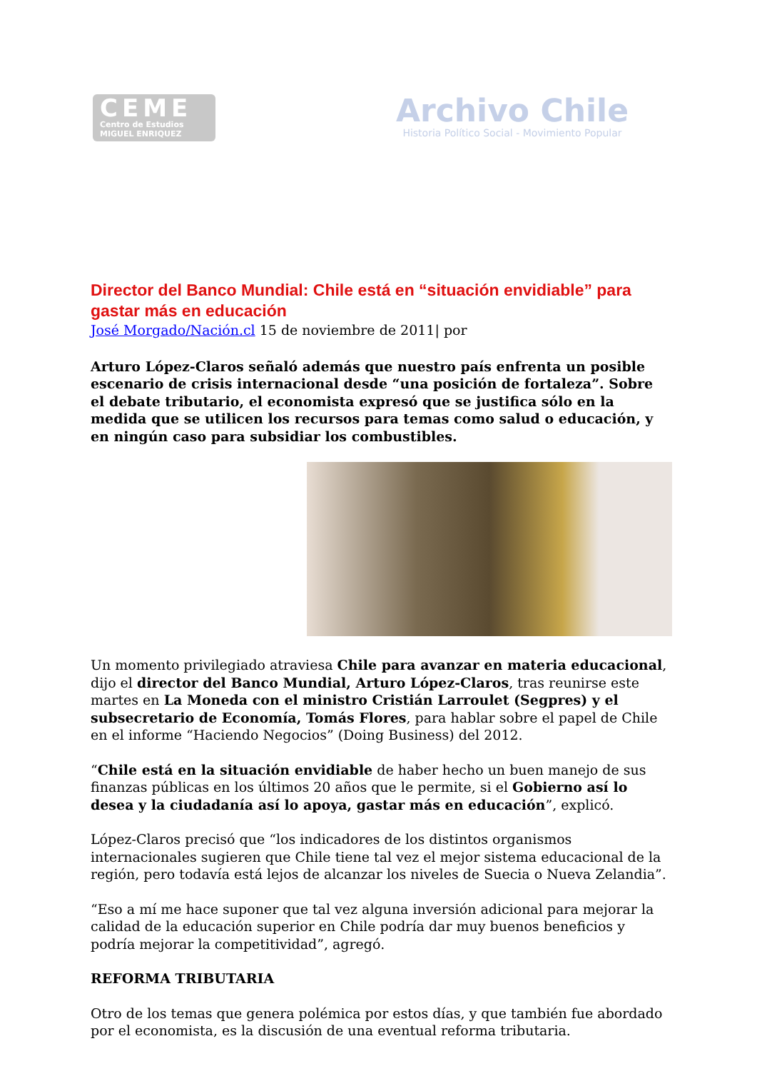CEME
Centro de Estudios
MIGUEL ENRIQUEZ
Archivo Chile
Historia Político Social - Movimiento Popular
Director del Banco Mundial: Chile está en “situación envidiable” para gastar más en educación
José Morgado/Nación.cl 15 de noviembre de 2011| por
Arturo López-Claros señaló además que nuestro país enfrenta un posible escenario de crisis internacional desde “una posición de fortaleza”. Sobre el debate tributario, el economista expresó que se justifica sólo en la medida que se utilicen los recursos para temas como salud o educación, y en ningún caso para subsidiar los combustibles.
Un momento privilegiado atraviesa Chile para avanzar en materia educacional, dijo el director del Banco Mundial, Arturo López-Claros, tras reunirse este martes en La Moneda con el ministro Cristián Larroulet (Segpres) y el subsecretario de Economía, Tomás Flores, para hablar sobre el papel de Chile en el informe “Haciendo Negocios” (Doing Business) del 2012.
“Chile está en la situación envidiable de haber hecho un buen manejo de sus finanzas públicas en los últimos 20 años que le permite, si el Gobierno así lo desea y la ciudadanía así lo apoya, gastar más en educación”, explicó.
López-Claros precisó que “los indicadores de los distintos organismos internacionales sugieren que Chile tiene tal vez el mejor sistema educacional de la región, pero todavía está lejos de alcanzar los niveles de Suecia o Nueva Zelandia”.
“Eso a mí me hace suponer que tal vez alguna inversión adicional para mejorar la calidad de la educación superior en Chile podría dar muy buenos beneficios y podría mejorar la competitividad”, agregó.
REFORMA TRIBUTARIA
Otro de los temas que genera polémica por estos días, y que también fue abordado por el economista, es la discusión de una eventual reforma tributaria.